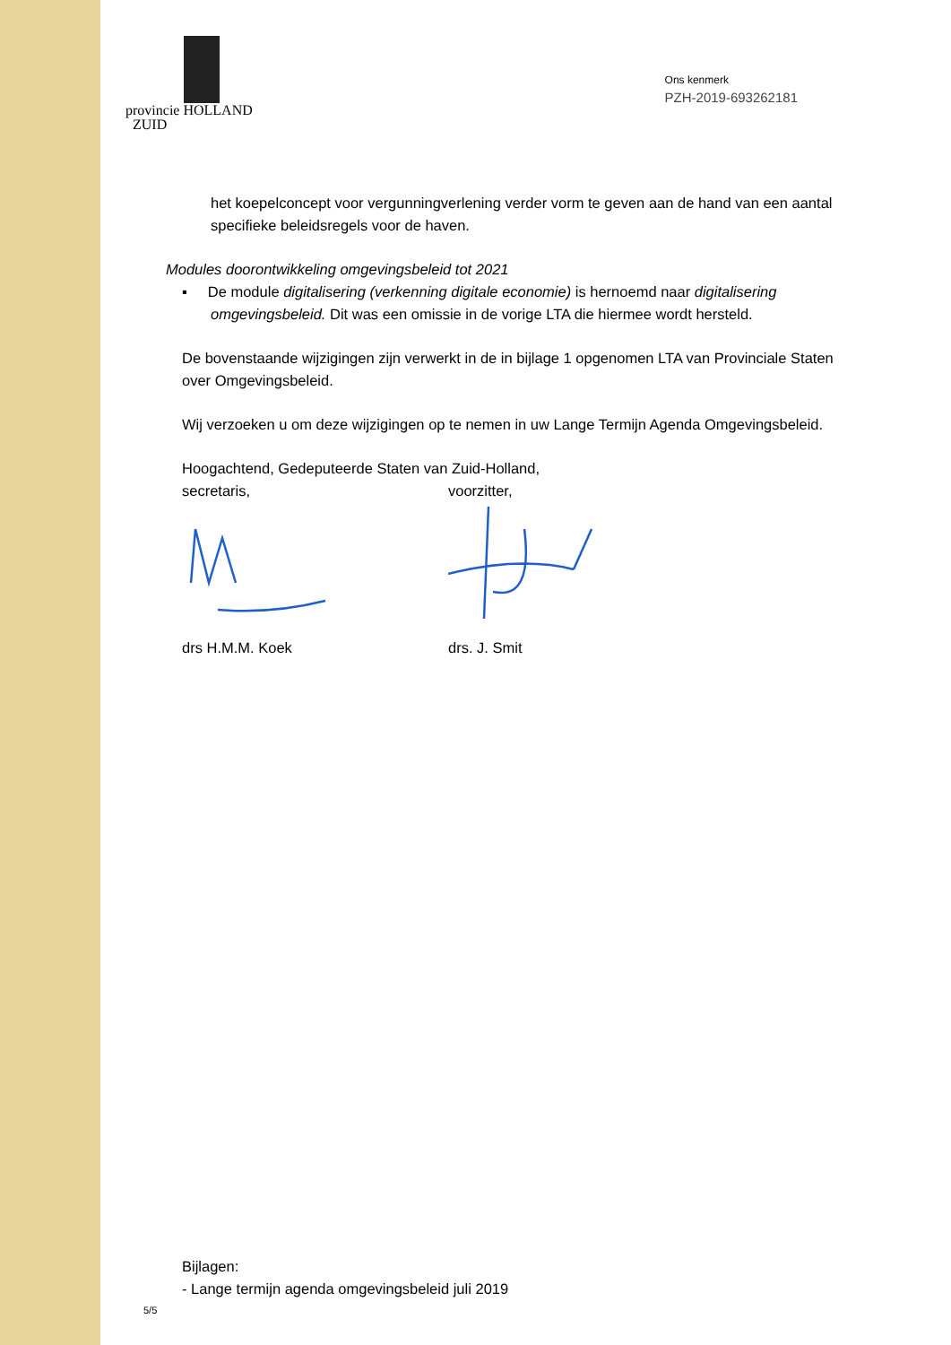provincie HOLLAND
ZUID
Ons kenmerk
PZH-2019-693262181
het koepelconcept voor vergunningverlening verder vorm te geven aan de hand van een aantal specifieke beleidsregels voor de haven.
Modules doorontwikkeling omgevingsbeleid tot 2021
▪ De module digitalisering (verkenning digitale economie) is hernoemd naar digitalisering omgevingsbeleid. Dit was een omissie in de vorige LTA die hiermee wordt hersteld.
De bovenstaande wijzigingen zijn verwerkt in de in bijlage 1 opgenomen LTA van Provinciale Staten over Omgevingsbeleid.
Wij verzoeken u om deze wijzigingen op te nemen in uw Lange Termijn Agenda Omgevingsbeleid.
Hoogachtend, Gedeputeerde Staten van Zuid-Holland,
secretaris, voorzitter,
drs H.M.M. Koek drs. J. Smit
Bijlagen:
- Lange termijn agenda omgevingsbeleid juli 2019
5/5